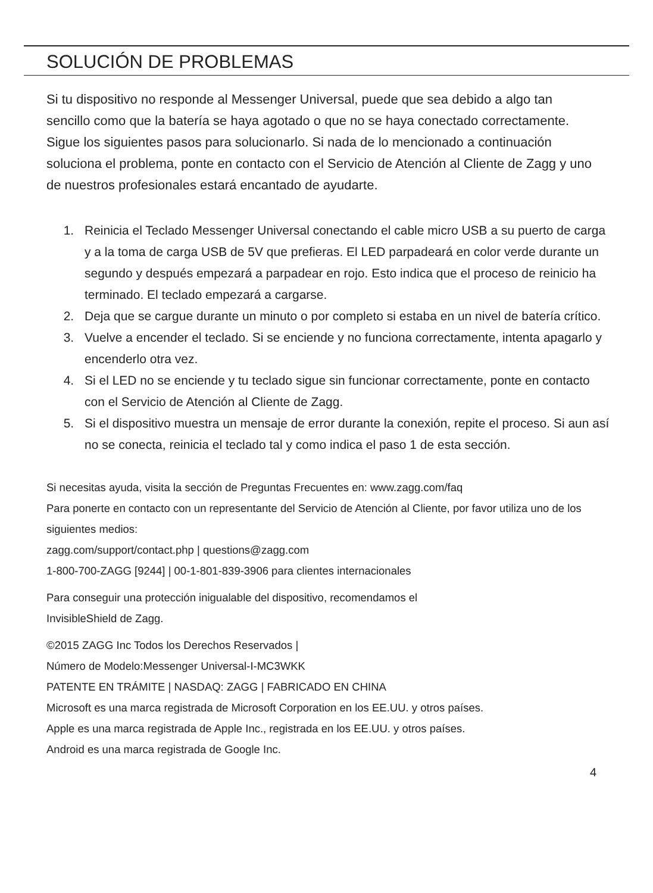SOLUCIÓN DE PROBLEMAS
Si tu dispositivo no responde al Messenger Universal, puede que sea debido a algo tan sencillo como que la batería se haya agotado o que no se haya conectado correctamente. Sigue los siguientes pasos para solucionarlo. Si nada de lo mencionado a continuación soluciona el problema, ponte en contacto con el Servicio de Atención al Cliente de Zagg y uno de nuestros profesionales estará encantado de ayudarte.
1. Reinicia el Teclado Messenger Universal conectando el cable micro USB a su puerto de carga y a la toma de carga USB de 5V que prefieras. El LED parpadeará en color verde durante un segundo y después empezará a parpadear en rojo. Esto indica que el proceso de reinicio ha terminado. El teclado empezará a cargarse.
2. Deja que se cargue durante un minuto o por completo si estaba en un nivel de batería crítico.
3. Vuelve a encender el teclado. Si se enciende y no funciona correctamente, intenta apagarlo y encenderlo otra vez.
4. Si el LED no se enciende y tu teclado sigue sin funcionar correctamente, ponte en contacto con el Servicio de Atención al Cliente de Zagg.
5. Si el dispositivo muestra un mensaje de error durante la conexión, repite el proceso. Si aun así no se conecta, reinicia el teclado tal y como indica el paso 1 de esta sección.
Si necesitas ayuda, visita la sección de Preguntas Frecuentes en: www.zagg.com/faq
Para ponerte en contacto con un representante del Servicio de Atención al Cliente, por favor utiliza uno de los siguientes medios:
zagg.com/support/contact.php | questions@zagg.com
1-800-700-ZAGG [9244] | 00-1-801-839-3906 para clientes internacionales
Para conseguir una protección inigualable del dispositivo, recomendamos el
InvisibleShield de Zagg.
©2015 ZAGG Inc Todos los Derechos Reservados |
Número de Modelo:Messenger Universal-I-MC3WKK
PATENTE EN TRÁMITE | NASDAQ: ZAGG | FABRICADO EN CHINA
Microsoft es una marca registrada de Microsoft Corporation en los EE.UU. y otros países.
Apple es una marca registrada de Apple Inc., registrada en los EE.UU. y otros países.
Android es una marca registrada de Google Inc.
4